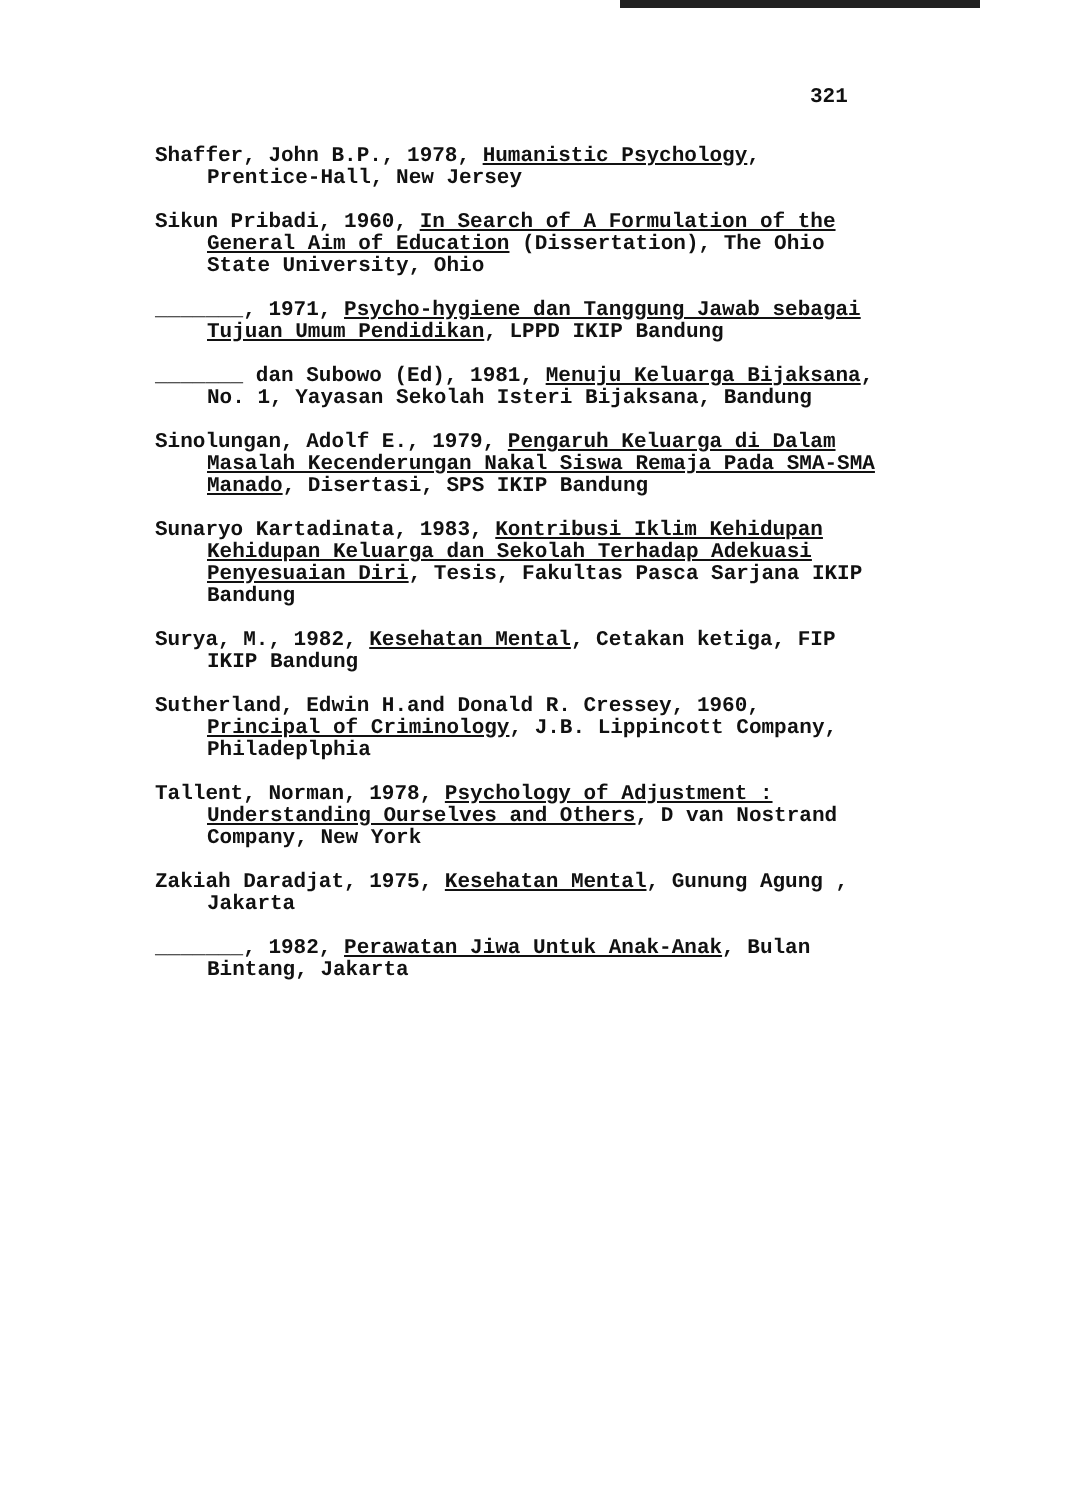321
Shaffer, John B.P., 1978, Humanistic Psychology, Prentice-Hall, New Jersey
Sikun Pribadi, 1960, In Search of A Formulation of the General Aim of Education (Dissertation), The Ohio State University, Ohio
_______, 1971, Psycho-hygiene dan Tanggung Jawab sebagai Tujuan Umum Pendidikan, LPPD IKIP Bandung
_______ dan Subowo (Ed), 1981, Menuju Keluarga Bijaksana, No. 1, Yayasan Sekolah Isteri Bijaksana, Bandung
Sinolungan, Adolf E., 1979, Pengaruh Keluarga di Dalam Masalah Kecenderungan Nakal Siswa Remaja Pada SMA-SMA Manado, Disertasi, SPS IKIP Bandung
Sunaryo Kartadinata, 1983, Kontribusi Iklim Kehidupan Kehidupan Keluarga dan Sekolah Terhadap Adekuasi Penyesuaian Diri, Tesis, Fakultas Pasca Sarjana IKIP Bandung
Surya, M., 1982, Kesehatan Mental, Cetakan ketiga, FIP IKIP Bandung
Sutherland, Edwin H.and Donald R. Cressey, 1960, Principal of Criminology, J.B. Lippincott Company, Philadeplphia
Tallent, Norman, 1978, Psychology of Adjustment : Understanding Ourselves and Others, D van Nostrand Company, New York
Zakiah Daradjat, 1975, Kesehatan Mental, Gunung Agung , Jakarta
_______, 1982, Perawatan Jiwa Untuk Anak-Anak, Bulan Bintang, Jakarta